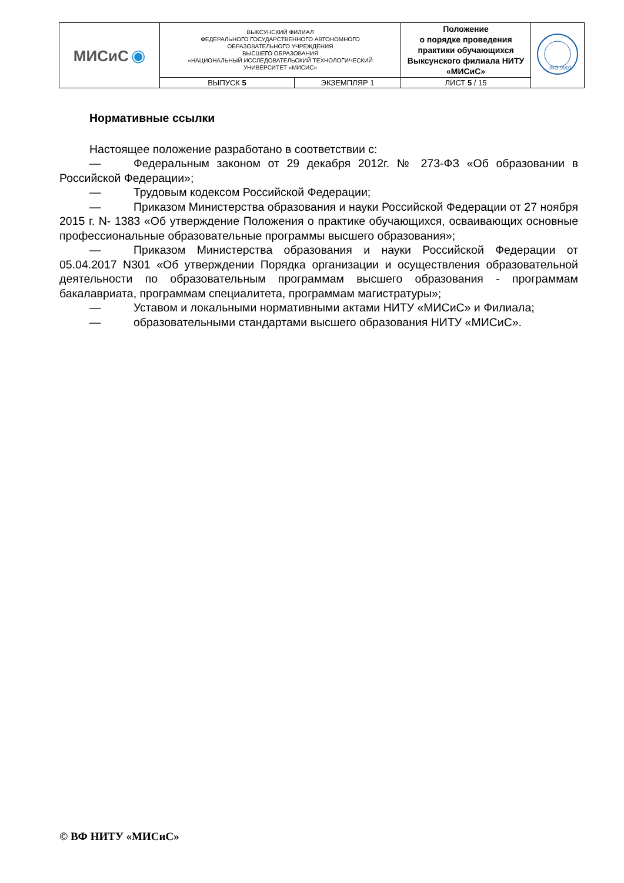| МИСиС ◉ | ВЫКСУНСКИЙ ФИЛИАЛ ФЕДЕРАЛЬНОГО ГОСУДАРСТВЕННОГО АВТОНОМНОГО ОБРАЗОВАТЕЛЬНОГО УЧРЕЖДЕНИЯ ВЫСШЕГО ОБРАЗОВАНИЯ «НАЦИОНАЛЬНЫЙ ИССЛЕДОВАТЕЛЬСКИЙ ТЕХНОЛОГИЧЕСКИЙ УНИВЕРСИТЕТ «МИСИС» | | Положение о порядке проведения практики обучающихся Выксунского филиала НИТУ «МИСиС» | ISO 9001 |
| | ВЫПУСК 5 | ЭКЗЕМПЛЯР 1 | ЛИСТ 5 / 15 | |
Нормативные ссылки
Настоящее положение разработано в соответствии с:
— Федеральным законом от 29 декабря 2012г. № 273-ФЗ «Об образовании в Российской Федерации»;
— Трудовым кодексом Российской Федерации;
— Приказом Министерства образования и науки Российской Федерации от 27 ноября 2015 г. N- 1383 «Об утверждение Положения о практике обучающихся, осваивающих основные профессиональные образовательные программы высшего образования»;
— Приказом Министерства образования и науки Российской Федерации от 05.04.2017 N301 «Об утверждении Порядка организации и осуществления образовательной деятельности по образовательным программам высшего образования - программам бакалавриата, программам специалитета, программам магистратуры»;
— Уставом и локальными нормативными актами НИТУ «МИСиС» и Филиала;
— образовательными стандартами высшего образования НИТУ «МИСиС».
© ВФ НИТУ «МИСиС»